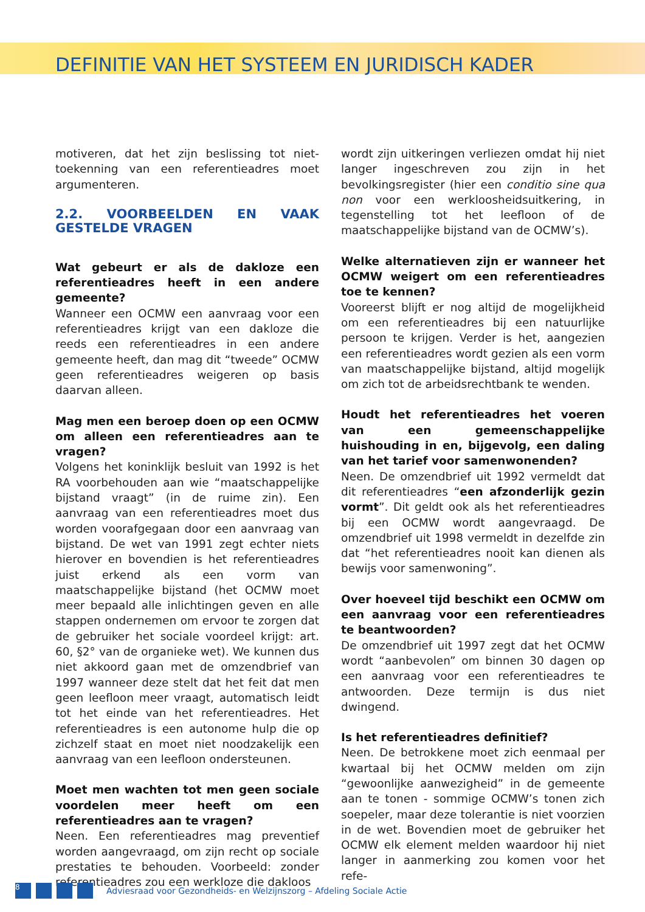DEFINITIE VAN HET SYSTEEM EN JURIDISCH KADER
motiveren, dat het zijn beslissing tot niet-toekenning van een referentieadres moet argumenteren.
2.2. VOORBEELDEN EN VAAK GESTELDE VRAGEN
Wat gebeurt er als de dakloze een referentieadres heeft in een andere gemeente?
Wanneer een OCMW een aanvraag voor een referentieadres krijgt van een dakloze die reeds een referentieadres in een andere gemeente heeft, dan mag dit “tweede” OCMW geen referentieadres weigeren op basis daarvan alleen.
Mag men een beroep doen op een OCMW om alleen een referentieadres aan te vragen?
Volgens het koninklijk besluit van 1992 is het RA voorbehouden aan wie “maatschappelijke bijstand vraagt” (in de ruime zin). Een aanvraag van een referentieadres moet dus worden voorafgegaan door een aanvraag van bijstand. De wet van 1991 zegt echter niets hierover en bovendien is het referentieadres juist erkend als een vorm van maatschappelijke bijstand (het OCMW moet meer bepaald alle inlichtingen geven en alle stappen ondernemen om ervoor te zorgen dat de gebruiker het sociale voordeel krijgt: art. 60, §2° van de organieke wet). We kunnen dus niet akkoord gaan met de omzendbrief van 1997 wanneer deze stelt dat het feit dat men geen leefloon meer vraagt, automatisch leidt tot het einde van het referentieadres. Het referentieadres is een autonome hulp die op zichzelf staat en moet niet noodzakelijk een aanvraag van een leefloon ondersteunen.
Moet men wachten tot men geen sociale voordelen meer heeft om een referentieadres aan te vragen?
Neen. Een referentieadres mag preventief worden aangevraagd, om zijn recht op sociale prestaties te behouden. Voorbeeld: zonder referentieadres zou een werkloze die dakloos
wordt zijn uitkeringen verliezen omdat hij niet langer ingeschreven zou zijn in het bevolkingsregister (hier een conditio sine qua non voor een werkloosheidsuitkering, in tegenstelling tot het leefloon of de maatschappelijke bijstand van de OCMW’s).
Welke alternatieven zijn er wanneer het OCMW weigert om een referentieadres toe te kennen?
Vooreerst blijft er nog altijd de mogelijkheid om een referentieadres bij een natuurlijke persoon te krijgen. Verder is het, aangezien een referentieadres wordt gezien als een vorm van maatschappelijke bijstand, altijd mogelijk om zich tot de arbeidsrechtbank te wenden.
Houdt het referentieadres het voeren van een gemeenschappelijke huishouding in en, bijgevolg, een daling van het tarief voor samenwonenden?
Neen. De omzendbrief uit 1992 vermeldt dat dit referentieadres “een afzonderlijk gezin vormt”. Dit geldt ook als het referentieadres bij een OCMW wordt aangevraagd. De omzendbrief uit 1998 vermeldt in dezelfde zin dat “het referentieadres nooit kan dienen als bewijs voor samenwoning”.
Over hoeveel tijd beschikt een OCMW om een aanvraag voor een referentieadres te beantwoorden?
De omzendbrief uit 1997 zegt dat het OCMW wordt “aanbevolen” om binnen 30 dagen op een aanvraag voor een referentieadres te antwoorden. Deze termijn is dus niet dwingend.
Is het referentieadres definitief?
Neen. De betrokkene moet zich eenmaal per kwartaal bij het OCMW melden om zijn “gewoonlijke aanwezigheid” in de gemeente aan te tonen - sommige OCMW’s tonen zich soepeler, maar deze tolerantie is niet voorzien in de wet. Bovendien moet de gebruiker het OCMW elk element melden waardoor hij niet langer in aanmerking zou komen voor het refe-
8
Adviesraad voor Gezondheids- en Welzijnszorg – Afdeling Sociale Actie